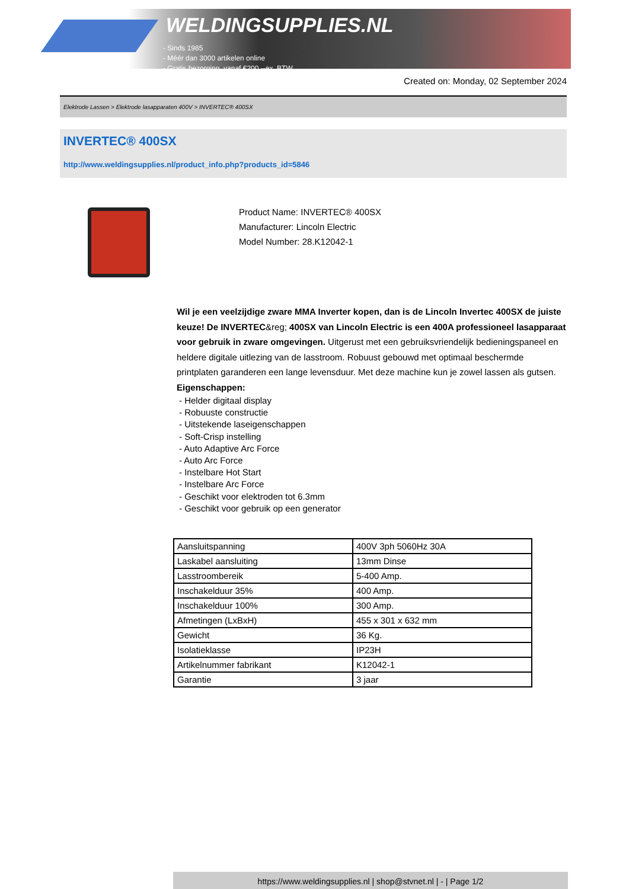WELDINGSUPPLIES.NL
- Sinds 1985
- Méér dan 3000 artikelen online
- Gratis bezorging, vanaf €200,--ex. BTW
Created on: Monday, 02 September 2024
Elektrode Lassen > Elektrode lasapparaten 400V > INVERTEC® 400SX
INVERTEC® 400SX
http://www.weldingsupplies.nl/product_info.php?products_id=5846
Product Name: INVERTEC® 400SX
Manufacturer: Lincoln Electric
Model Number: 28.K12042-1
Wil je een veelzijdige zware MMA Inverter kopen, dan is de Lincoln Invertec 400SX de juiste keuze! De INVERTEC&reg; 400SX van Lincoln Electric is een 400A professioneel lasapparaat voor gebruik in zware omgevingen. Uitgerust met een gebruiksvriendelijk bedieningspaneel en heldere digitale uitlezing van de lasstroom. Robuust gebouwd met optimaal beschermde printplaten garanderen een lange levensduur. Met deze machine kun je zowel lassen als gutsen. Eigenschappen:
- Helder digitaal display
- Robuuste constructie
- Uitstekende laseigenschappen
- Soft-Crisp instelling
- Auto Adaptive Arc Force
- Auto Arc Force
- Instelbare Hot Start
- Instelbare Arc Force
- Geschikt voor elektroden tot 6.3mm
- Geschikt voor gebruik op een generator
| Aansluitspanning | 400V 3ph 5060Hz 30A |
| Laskabel aansluiting | 13mm Dinse |
| Lasstroombereik | 5-400 Amp. |
| Inschakelduur 35% | 400 Amp. |
| Inschakelduur 100% | 300 Amp. |
| Afmetingen (LxBxH) | 455 x 301 x 632 mm |
| Gewicht | 36 Kg. |
| Isolatieklasse | IP23H |
| Artikelnummer fabrikant | K12042-1 |
| Garantie | 3 jaar |
https://www.weldingsupplies.nl | shop@stvnet.nl | - | Page 1/2